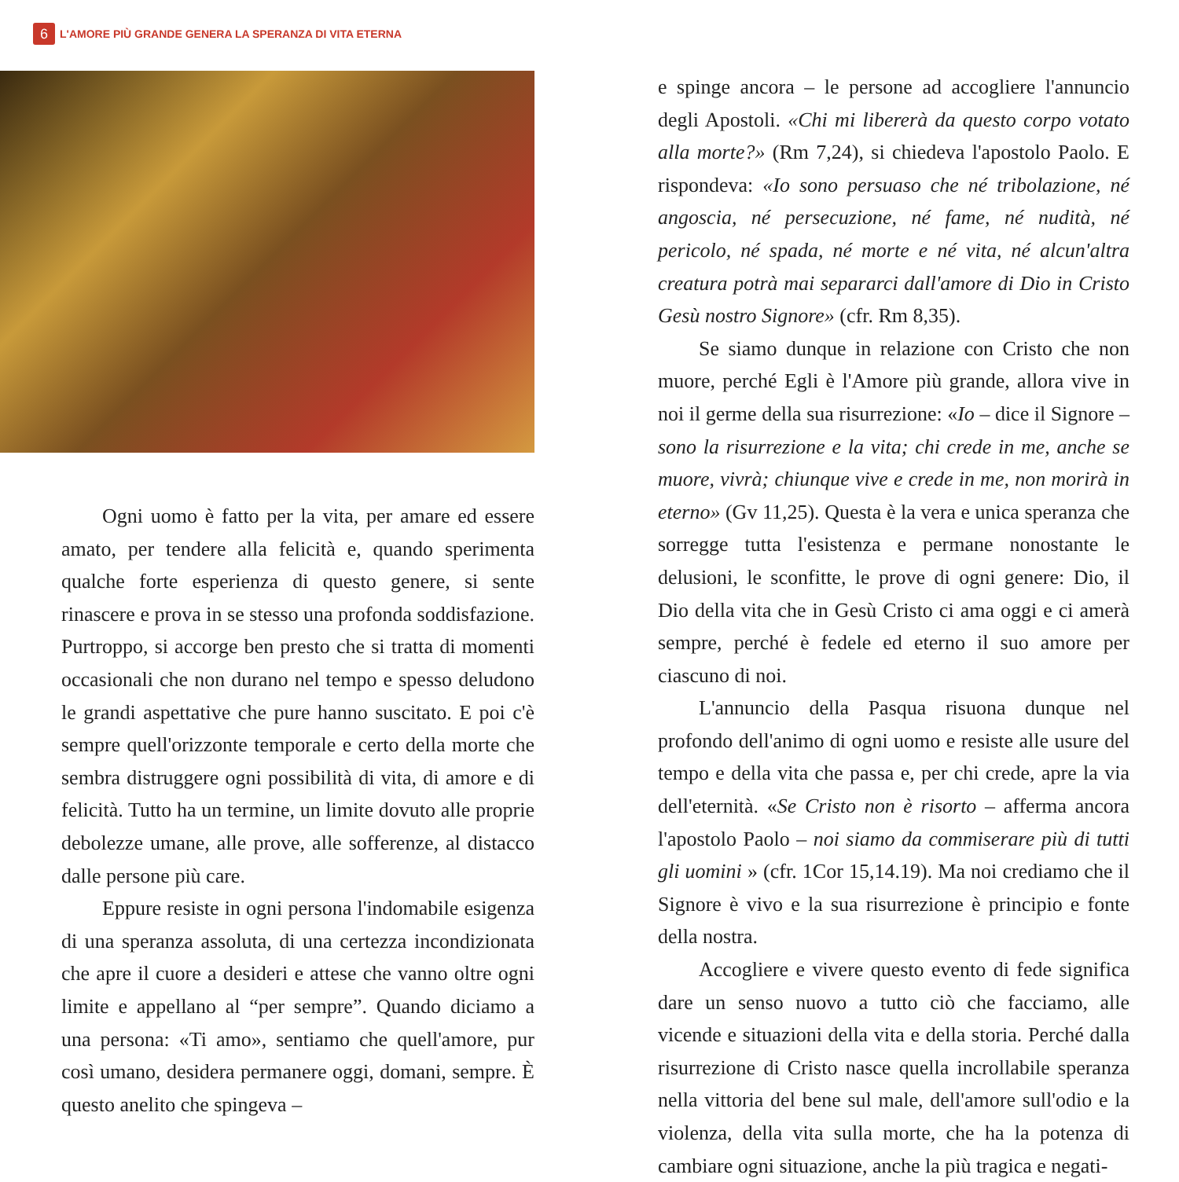6
L'AMORE PIÙ GRANDE GENERA LA SPERANZA DI VITA ETERNA
Ogni uomo è fatto per la vita, per amare ed essere amato, per tendere alla felicità e, quando sperimenta qualche forte esperienza di questo genere, si sente rinascere e prova in se stesso una profonda soddisfazione. Purtroppo, si accorge ben presto che si tratta di momenti occasionali che non durano nel tempo e spesso deludono le grandi aspettative che pure hanno suscitato. E poi c'è sempre quell'orizzonte temporale e certo della morte che sembra distruggere ogni possibilità di vita, di amore e di felicità. Tutto ha un termine, un limite dovuto alle proprie debolezze umane, alle prove, alle sofferenze, al distacco dalle persone più care.
Eppure resiste in ogni persona l'indomabile esigenza di una speranza assoluta, di una certezza incondizionata che apre il cuore a desideri e attese che vanno oltre ogni limite e appellano al “per sempre”. Quando diciamo a una persona: «Ti amo», sentiamo che quell'amore, pur così umano, desidera permanere oggi, domani, sempre. È questo anelito che spingeva –
e spinge ancora – le persone ad accogliere l'annuncio degli Apostoli. «Chi mi libererà da questo corpo votato alla morte?» (Rm 7,24), si chiedeva l'apostolo Paolo. E rispondeva: «Io sono persuaso che né tribolazione, né angoscia, né persecuzione, né fame, né nudità, né pericolo, né spada, né morte e né vita, né alcun'altra creatura potrà mai separarci dall'amore di Dio in Cristo Gesù nostro Signore» (cfr. Rm 8,35).
Se siamo dunque in relazione con Cristo che non muore, perché Egli è l'Amore più grande, allora vive in noi il germe della sua risurrezione: «Io – dice il Signore – sono la risurrezione e la vita; chi crede in me, anche se muore, vivrà; chiunque vive e crede in me, non morirà in eterno» (Gv 11,25). Questa è la vera e unica speranza che sorregge tutta l'esistenza e permane nonostante le delusioni, le sconfitte, le prove di ogni genere: Dio, il Dio della vita che in Gesù Cristo ci ama oggi e ci amerà sempre, perché è fedele ed eterno il suo amore per ciascuno di noi.
L'annuncio della Pasqua risuona dunque nel profondo dell'animo di ogni uomo e resiste alle usure del tempo e della vita che passa e, per chi crede, apre la via dell'eternità. «Se Cristo non è risorto – afferma ancora l'apostolo Paolo – noi siamo da commiserare più di tutti gli uomini » (cfr. 1Cor 15,14.19). Ma noi crediamo che il Signore è vivo e la sua risurrezione è principio e fonte della nostra.
Accogliere e vivere questo evento di fede significa dare un senso nuovo a tutto ciò che facciamo, alle vicende e situazioni della vita e della storia. Perché dalla risurrezione di Cristo nasce quella incrollabile speranza nella vittoria del bene sul male, dell'amore sull'odio e la violenza, della vita sulla morte, che ha la potenza di cambiare ogni situazione, anche la più tragica e negati-